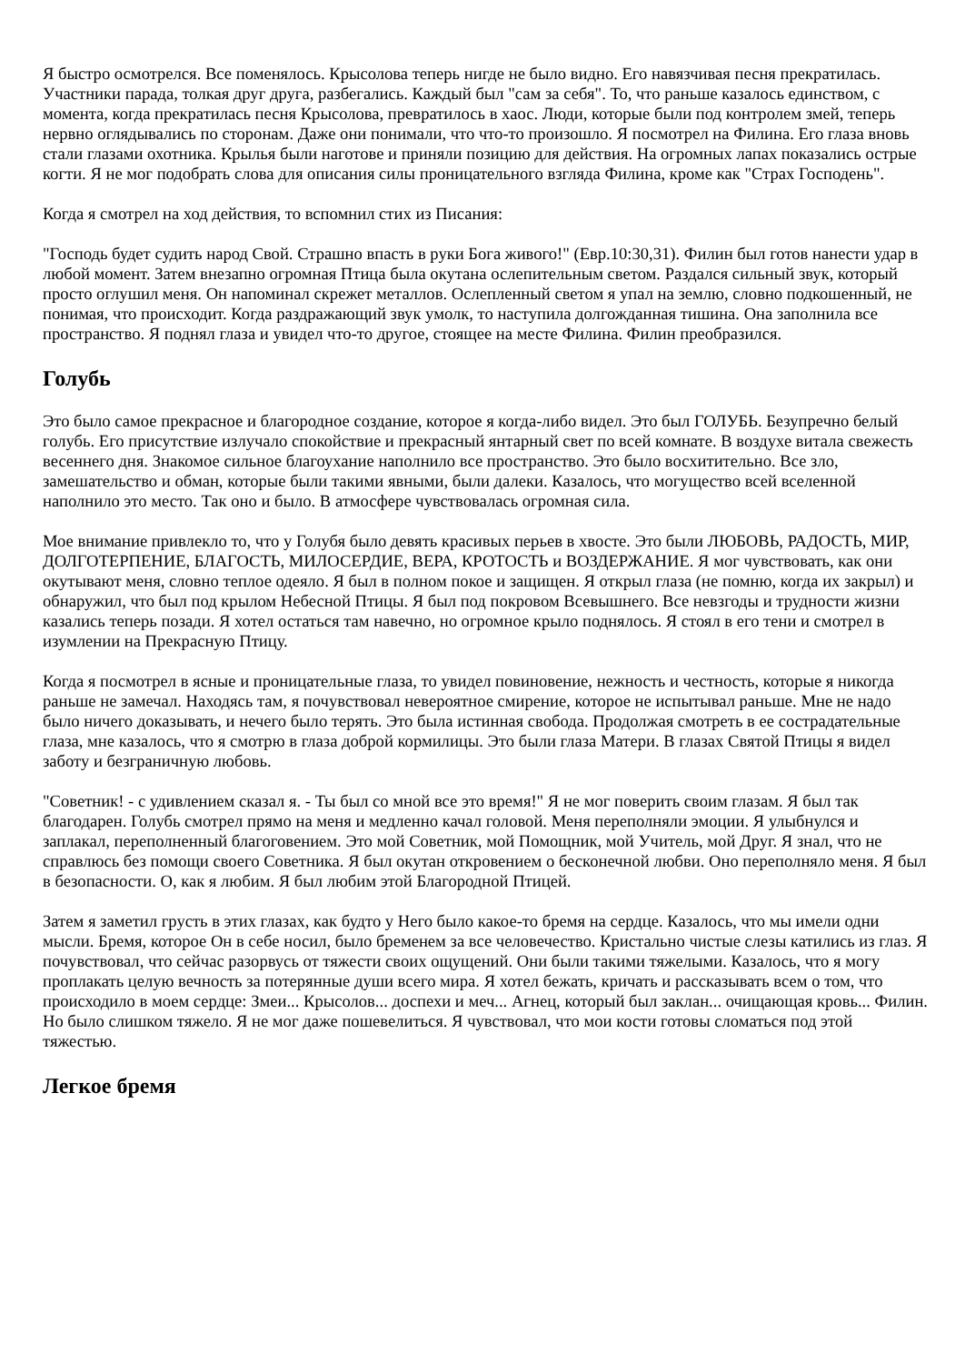Я быстро осмотрелся. Все поменялось. Крысолова теперь нигде не было видно. Его навязчивая песня прекратилась. Участники парада, толкая друг друга, разбегались. Каждый был "сам за себя". То, что раньше казалось единством, с момента, когда прекратилась песня Крысолова, превратилось в хаос. Люди, которые были под контролем змей, теперь нервно оглядывались по сторонам. Даже они понимали, что что-то произошло. Я посмотрел на Филина. Его глаза вновь стали глазами охотника. Крылья были наготове и приняли позицию для действия. На огромных лапах показались острые когти. Я не мог подобрать слова для описания силы проницательного взгляда Филина, кроме как "Страх Господень".
Когда я смотрел на ход действия, то вспомнил стих из Писания:
"Господь будет судить народ Свой. Страшно впасть в руки Бога живого!" (Евр.10:30,31). Филин был готов нанести удар в любой момент. Затем внезапно огромная Птица была окутана ослепительным светом. Раздался сильный звук, который просто оглушил меня. Он напоминал скрежет металлов. Ослепленный светом я упал на землю, словно подкошенный, не понимая, что происходит. Когда раздражающий звук умолк, то наступила долгожданная тишина. Она заполнила все пространство. Я поднял глаза и увидел что-то другое, стоящее на месте Филина. Филин преобразился.
Голубь
Это было самое прекрасное и благородное создание, которое я когда-либо видел. Это был ГОЛУБЬ. Безупречно белый голубь. Его присутствие излучало спокойствие и прекрасный янтарный свет по всей комнате. В воздухе витала свежесть весеннего дня. Знакомое сильное благоухание наполнило все пространство. Это было восхитительно. Все зло, замешательство и обман, которые были такими явными, были далеки. Казалось, что могущество всей вселенной наполнило это место. Так оно и было. В атмосфере чувствовалась огромная сила.
Мое внимание привлекло то, что у Голубя было девять красивых перьев в хвосте. Это были ЛЮБОВЬ, РАДОСТЬ, МИР, ДОЛГОТЕРПЕНИЕ, БЛАГОСТЬ, МИЛОСЕРДИЕ, ВЕРА, КРОТОСТЬ и ВОЗДЕРЖАНИЕ. Я мог чувствовать, как они окутывают меня, словно теплое одеяло. Я был в полном покое и защищен. Я открыл глаза (не помню, когда их закрыл) и обнаружил, что был под крылом Небесной Птицы. Я был под покровом Всевышнего. Все невзгоды и трудности жизни казались теперь позади. Я хотел остаться там навечно, но огромное крыло поднялось. Я стоял в его тени и смотрел в изумлении на Прекрасную Птицу.
Когда я посмотрел в ясные и проницательные глаза, то увидел повиновение, нежность и честность, которые я никогда раньше не замечал. Находясь там, я почувствовал невероятное смирение, которое не испытывал раньше. Мне не надо было ничего доказывать, и нечего было терять. Это была истинная свобода. Продолжая смотреть в ее сострадательные глаза, мне казалось, что я смотрю в глаза доброй кормилицы. Это были глаза Матери. В глазах Святой Птицы я видел заботу и безграничную любовь.
"Советник! - с удивлением сказал я. - Ты был со мной все это время!" Я не мог поверить своим глазам. Я был так благодарен. Голубь смотрел прямо на меня и медленно качал головой. Меня переполняли эмоции. Я улыбнулся и заплакал, переполненный благоговением. Это мой Советник, мой Помощник, мой Учитель, мой Друг. Я знал, что не справлюсь без помощи своего Советника. Я был окутан откровением о бесконечной любви. Оно переполняло меня. Я был в безопасности. О, как я любим. Я был любим этой Благородной Птицей.
Затем я заметил грусть в этих глазах, как будто у Него было какое-то бремя на сердце. Казалось, что мы имели одни мысли. Бремя, которое Он в себе носил, было бременем за все человечество. Кристально чистые слезы катились из глаз. Я почувствовал, что сейчас разорвусь от тяжести своих ощущений. Они были такими тяжелыми. Казалось, что я могу проплакать целую вечность за потерянные души всего мира. Я хотел бежать, кричать и рассказывать всем о том, что происходило в моем сердце: Змеи... Крысолов... доспехи и меч... Агнец, который был заклан... очищающая кровь... Филин. Но было слишком тяжело. Я не мог даже пошевелиться. Я чувствовал, что мои кости готовы сломаться под этой тяжестью.
Легкое бремя